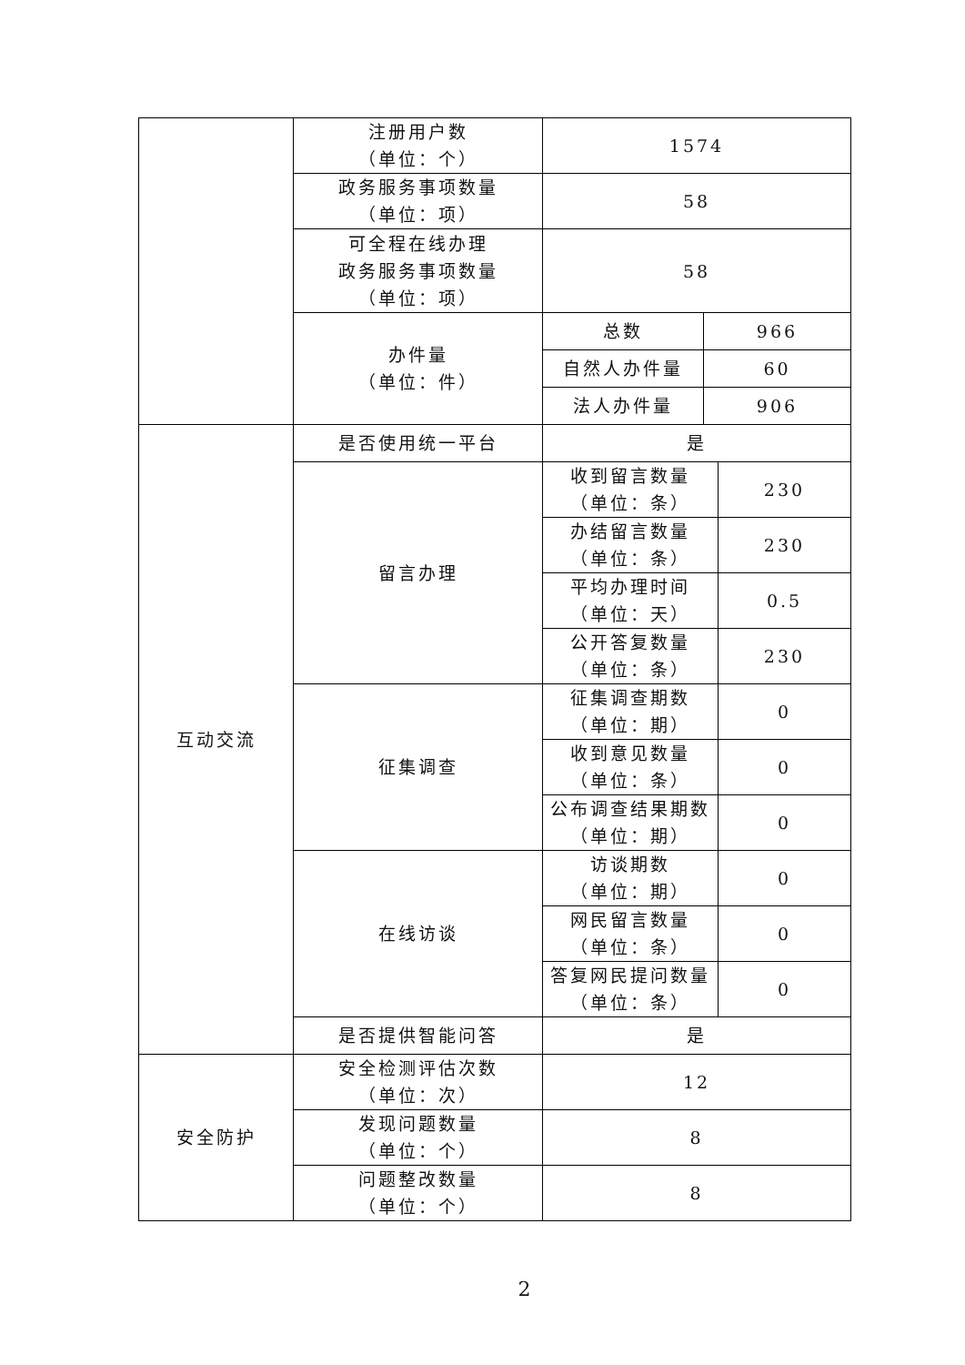| | 注册用户数 （单位：个） | 1574 | | |
| | 政务服务事项数量 （单位：项） | 58 | | |
| | 可全程在线办理 政务服务事项数量 （单位：项） | 58 | | |
| | 办件量 （单位：件） | 总数 | 966 | |
| | | 自然人办件量 | 60 | |
| | | 法人办件量 | 906 | |
| 互动交流 | 是否使用统一平台 | 是 | | |
| | 留言办理 | 收到留言数量 （单位：条） | | 230 |
| | | 办结留言数量 （单位：条） | | 230 |
| | | 平均办理时间 （单位：天） | | 0.5 |
| | | 公开答复数量 （单位：条） | | 230 |
| | 征集调查 | 征集调查期数 （单位：期） | | 0 |
| | | 收到意见数量 （单位：条） | | 0 |
| | | 公布调查结果期数 （单位：期） | | 0 |
| | 在线访谈 | 访谈期数 （单位：期） | | 0 |
| | | 网民留言数量 （单位：条） | | 0 |
| | | 答复网民提问数量 （单位：条） | | 0 |
| | 是否提供智能问答 | 是 | | |
| 安全防护 | 安全检测评估次数 （单位：次） | 12 | | |
| | 发现问题数量 （单位：个） | 8 | | |
| | 问题整改数量 （单位：个） | 8 | | |
2